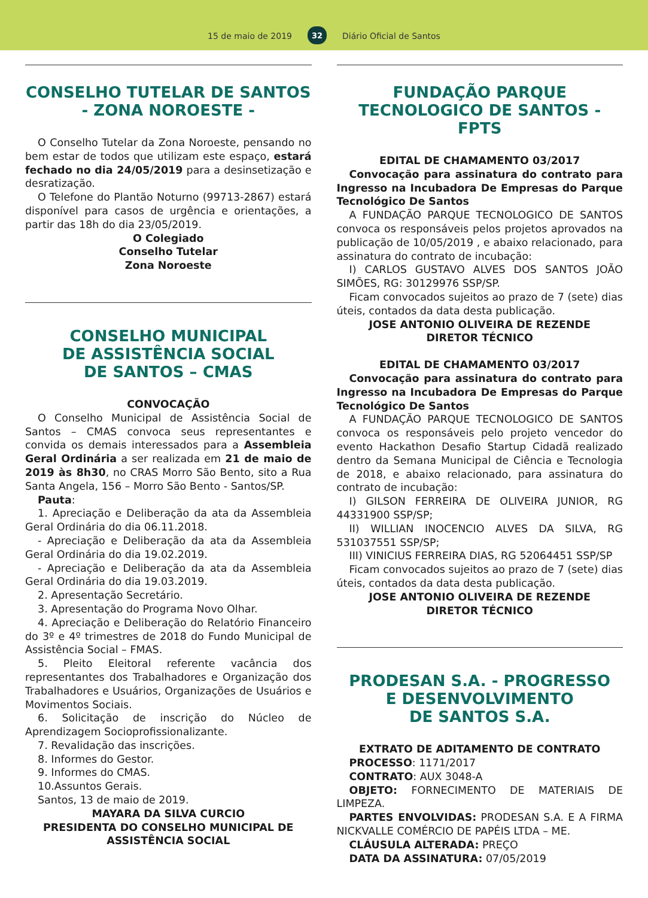15 de maio de 2019 32 Diário Oficial de Santos
CONSELHO TUTELAR DE SANTOS
- ZONA NOROESTE -
O Conselho Tutelar da Zona Noroeste, pensando no bem estar de todos que utilizam este espaço, estará fechado no dia 24/05/2019 para a desinsetização e desratização.
O Telefone do Plantão Noturno (99713-2867) estará disponível para casos de urgência e orientações, a partir das 18h do dia 23/05/2019.
O Colegiado
Conselho Tutelar
Zona Noroeste
CONSELHO MUNICIPAL
DE ASSISTÊNCIA SOCIAL
DE SANTOS – CMAS
CONVOCAÇÃO
O Conselho Municipal de Assistência Social de Santos – CMAS convoca seus representantes e convida os demais interessados para a Assembleia Geral Ordinária a ser realizada em 21 de maio de 2019 às 8h30, no CRAS Morro São Bento, sito a Rua Santa Angela, 156 – Morro São Bento - Santos/SP.
Pauta:
1. Apreciação e Deliberação da ata da Assembleia Geral Ordinária do dia 06.11.2018.
- Apreciação e Deliberação da ata da Assembleia Geral Ordinária do dia 19.02.2019.
- Apreciação e Deliberação da ata da Assembleia Geral Ordinária do dia 19.03.2019.
2. Apresentação Secretário.
3. Apresentação do Programa Novo Olhar.
4. Apreciação e Deliberação do Relatório Financeiro do 3º e 4º trimestres de 2018 do Fundo Municipal de Assistência Social – FMAS.
5. Pleito Eleitoral referente vacância dos representantes dos Trabalhadores e Organização dos Trabalhadores e Usuários, Organizações de Usuários e Movimentos Sociais.
6. Solicitação de inscrição do Núcleo de Aprendizagem Socioprofissionalizante.
7. Revalidação das inscrições.
8. Informes do Gestor.
9. Informes do CMAS.
10.Assuntos Gerais.
Santos, 13 de maio de 2019.
MAYARA DA SILVA CURCIO
PRESIDENTA DO CONSELHO MUNICIPAL DE ASSISTÊNCIA SOCIAL
FUNDAÇÃO PARQUE
TECNOLOGICO DE SANTOS - FPTS
EDITAL DE CHAMAMENTO 03/2017
Convocação para assinatura do contrato para Ingresso na Incubadora De Empresas do Parque Tecnológico De Santos
A FUNDAÇÃO PARQUE TECNOLOGICO DE SANTOS convoca os responsáveis pelos projetos aprovados na publicação de 10/05/2019 , e abaixo relacionado, para assinatura do contrato de incubação:
I) CARLOS GUSTAVO ALVES DOS SANTOS JOÃO SIMÕES, RG: 30129976 SSP/SP.
Ficam convocados sujeitos ao prazo de 7 (sete) dias úteis, contados da data desta publicação.
JOSE ANTONIO OLIVEIRA DE REZENDE
DIRETOR TÉCNICO
EDITAL DE CHAMAMENTO 03/2017
Convocação para assinatura do contrato para Ingresso na Incubadora De Empresas do Parque Tecnológico De Santos
A FUNDAÇÃO PARQUE TECNOLOGICO DE SANTOS convoca os responsáveis pelo projeto vencedor do evento Hackathon Desafio Startup Cidadã realizado dentro da Semana Municipal de Ciência e Tecnologia de 2018, e abaixo relacionado, para assinatura do contrato de incubação:
I) GILSON FERREIRA DE OLIVEIRA JUNIOR, RG 44331900 SSP/SP;
II) WILLIAN INOCENCIO ALVES DA SILVA, RG 531037551 SSP/SP;
III) VINICIUS FERREIRA DIAS, RG 52064451 SSP/SP
Ficam convocados sujeitos ao prazo de 7 (sete) dias úteis, contados da data desta publicação.
JOSE ANTONIO OLIVEIRA DE REZENDE
DIRETOR TÉCNICO
PRODESAN S.A. - PROGRESSO
E DESENVOLVIMENTO
DE SANTOS S.A.
EXTRATO DE ADITAMENTO DE CONTRATO
PROCESSO: 1171/2017
CONTRATO: AUX 3048-A
OBJETO: FORNECIMENTO DE MATERIAIS DE LIMPEZA.
PARTES ENVOLVIDAS: PRODESAN S.A. E A FIRMA NICKVALLE COMÉRCIO DE PAPÉIS LTDA – ME.
CLÁUSULA ALTERADA: PREÇO
DATA DA ASSINATURA: 07/05/2019